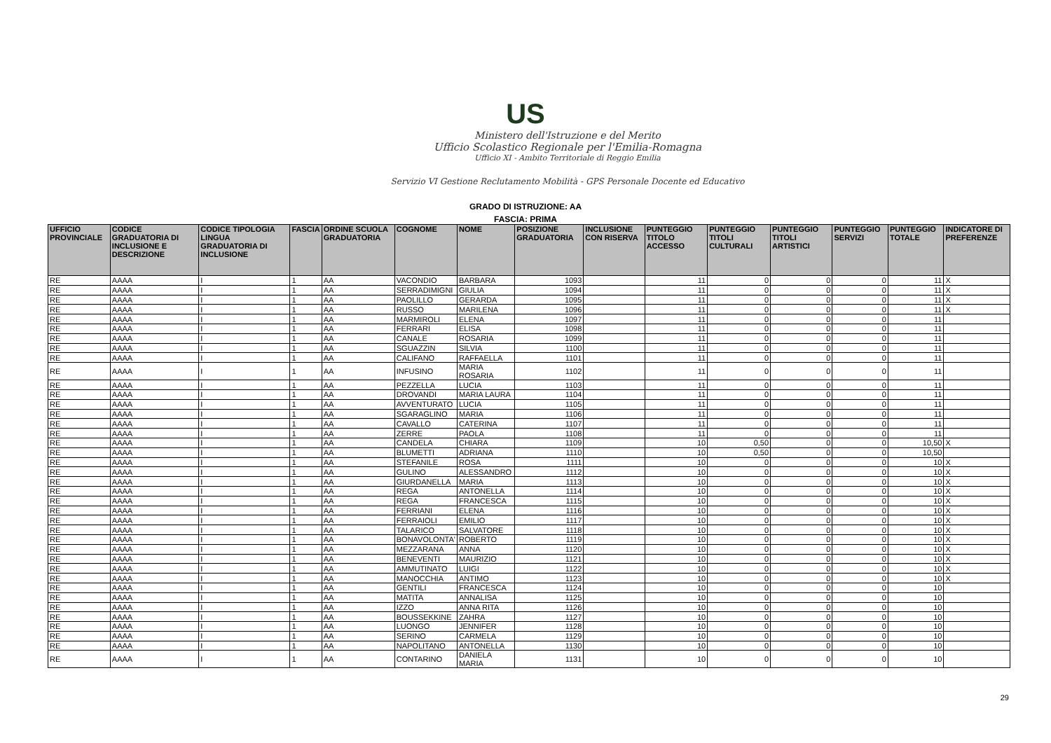US
Ministero dell'Istruzione e del Merito
Ufficio Scolastico Regionale per l'Emilia-Romagna
Ufficio XI - Ambito Territoriale di Reggio Emilia
Servizio VI Gestione Reclutamento Mobilità - GPS Personale Docente ed Educativo
GRADO DI ISTRUZIONE: AA
FASCIA: PRIMA
| UFFICIO PROVINCIALE | CODICE GRADUATORIA DI INCLUSIONE E DESCRIZIONE | CODICE TIPOLOGIA LINGUA GRADUATORIA DI INCLUSIONE | FASCIA | ORDINE SCUOLA GRADUATORIA | COGNOME | NOME | POSIZIONE GRADUATORIA | INCLUSIONE CON RISERVA | PUNTEGGIO TITOLO ACCESSO | PUNTEGGIO TITOLI CULTURALI | PUNTEGGIO TITOLI ARTISTICI | PUNTEGGIO SERVIZI | PUNTEGGIO TOTALE | INDICATORE DI PREFERENZE |
| --- | --- | --- | --- | --- | --- | --- | --- | --- | --- | --- | --- | --- | --- | --- |
| RE | AAAA | I | 1 | AA | VACONDIO | BARBARA | 1093 | | 11 | 0 | 0 | 0 | 11 | X |
| RE | AAAA | I | 1 | AA | SERRADIMIGNI | GIULIA | 1094 | | 11 | 0 | 0 | 0 | 11 | X |
| RE | AAAA | I | 1 | AA | PAOLILLO | GERARDA | 1095 | | 11 | 0 | 0 | 0 | 11 | X |
| RE | AAAA | I | 1 | AA | RUSSO | MARILENA | 1096 | | 11 | 0 | 0 | 0 | 11 | X |
| RE | AAAA | I | 1 | AA | MARMIROLI | ELENA | 1097 | | 11 | 0 | 0 | 0 | 11 | |
| RE | AAAA | I | 1 | AA | FERRARI | ELISA | 1098 | | 11 | 0 | 0 | 0 | 11 | |
| RE | AAAA | I | 1 | AA | CANALE | ROSARIA | 1099 | | 11 | 0 | 0 | 0 | 11 | |
| RE | AAAA | I | 1 | AA | SGUAZZIN | SILVIA | 1100 | | 11 | 0 | 0 | 0 | 11 | |
| RE | AAAA | I | 1 | AA | CALIFANO | RAFFAELLA | 1101 | | 11 | 0 | 0 | 0 | 11 | |
| RE | AAAA | I | 1 | AA | INFUSINO | MARIA ROSARIA | 1102 | | 11 | 0 | 0 | 0 | 11 | |
| RE | AAAA | I | 1 | AA | PEZZELLA | LUCIA | 1103 | | 11 | 0 | 0 | 0 | 11 | |
| RE | AAAA | I | 1 | AA | DROVANDI | MARIA LAURA | 1104 | | 11 | 0 | 0 | 0 | 11 | |
| RE | AAAA | I | 1 | AA | AVVENTURATO | LUCIA | 1105 | | 11 | 0 | 0 | 0 | 11 | |
| RE | AAAA | I | 1 | AA | SGARAGLINO | MARIA | 1106 | | 11 | 0 | 0 | 0 | 11 | |
| RE | AAAA | I | 1 | AA | CAVALLO | CATERINA | 1107 | | 11 | 0 | 0 | 0 | 11 | |
| RE | AAAA | I | 1 | AA | ZERRE | PAOLA | 1108 | | 11 | 0 | 0 | 0 | 11 | |
| RE | AAAA | I | 1 | AA | CANDELA | CHIARA | 1109 | | 10 | 0,50 | 0 | 0 | 10,50 | X |
| RE | AAAA | I | 1 | AA | BLUMETTI | ADRIANA | 1110 | | 10 | 0,50 | 0 | 0 | 10,50 | |
| RE | AAAA | I | 1 | AA | STEFANILE | ROSA | 1111 | | 10 | 0 | 0 | 0 | 10 | X |
| RE | AAAA | I | 1 | AA | GULINO | ALESSANDRO | 1112 | | 10 | 0 | 0 | 0 | 10 | X |
| RE | AAAA | I | 1 | AA | GIURDANELLA | MARIA | 1113 | | 10 | 0 | 0 | 0 | 10 | X |
| RE | AAAA | I | 1 | AA | REGA | ANTONELLA | 1114 | | 10 | 0 | 0 | 0 | 10 | X |
| RE | AAAA | I | 1 | AA | REGA | FRANCESCA | 1115 | | 10 | 0 | 0 | 0 | 10 | X |
| RE | AAAA | I | 1 | AA | FERRIANI | ELENA | 1116 | | 10 | 0 | 0 | 0 | 10 | X |
| RE | AAAA | I | 1 | AA | FERRAIOLI | EMILIO | 1117 | | 10 | 0 | 0 | 0 | 10 | X |
| RE | AAAA | I | 1 | AA | TALARICO | SALVATORE | 1118 | | 10 | 0 | 0 | 0 | 10 | X |
| RE | AAAA | I | 1 | AA | BONAVOLONTA' | ROBERTO | 1119 | | 10 | 0 | 0 | 0 | 10 | X |
| RE | AAAA | I | 1 | AA | MEZZARANA | ANNA | 1120 | | 10 | 0 | 0 | 0 | 10 | X |
| RE | AAAA | I | 1 | AA | BENEVENTI | MAURIZIO | 1121 | | 10 | 0 | 0 | 0 | 10 | X |
| RE | AAAA | I | 1 | AA | AMMUTINATO | LUIGI | 1122 | | 10 | 0 | 0 | 0 | 10 | X |
| RE | AAAA | I | 1 | AA | MANOCCHIA | ANTIMO | 1123 | | 10 | 0 | 0 | 0 | 10 | X |
| RE | AAAA | I | 1 | AA | GENTILI | FRANCESCA | 1124 | | 10 | 0 | 0 | 0 | 10 | |
| RE | AAAA | I | 1 | AA | MATITA | ANNALISA | 1125 | | 10 | 0 | 0 | 0 | 10 | |
| RE | AAAA | I | 1 | AA | IZZO | ANNA RITA | 1126 | | 10 | 0 | 0 | 0 | 10 | |
| RE | AAAA | I | 1 | AA | BOUSSEKKINE | ZAHRA | 1127 | | 10 | 0 | 0 | 0 | 10 | |
| RE | AAAA | I | 1 | AA | LUONGO | JENNIFER | 1128 | | 10 | 0 | 0 | 0 | 10 | |
| RE | AAAA | I | 1 | AA | SERINO | CARMELA | 1129 | | 10 | 0 | 0 | 0 | 10 | |
| RE | AAAA | I | 1 | AA | NAPOLITANO | ANTONELLA | 1130 | | 10 | 0 | 0 | 0 | 10 | |
| RE | AAAA | I | 1 | AA | CONTARINO | DANIELA MARIA | 1131 | | 10 | 0 | 0 | 0 | 10 | |
29